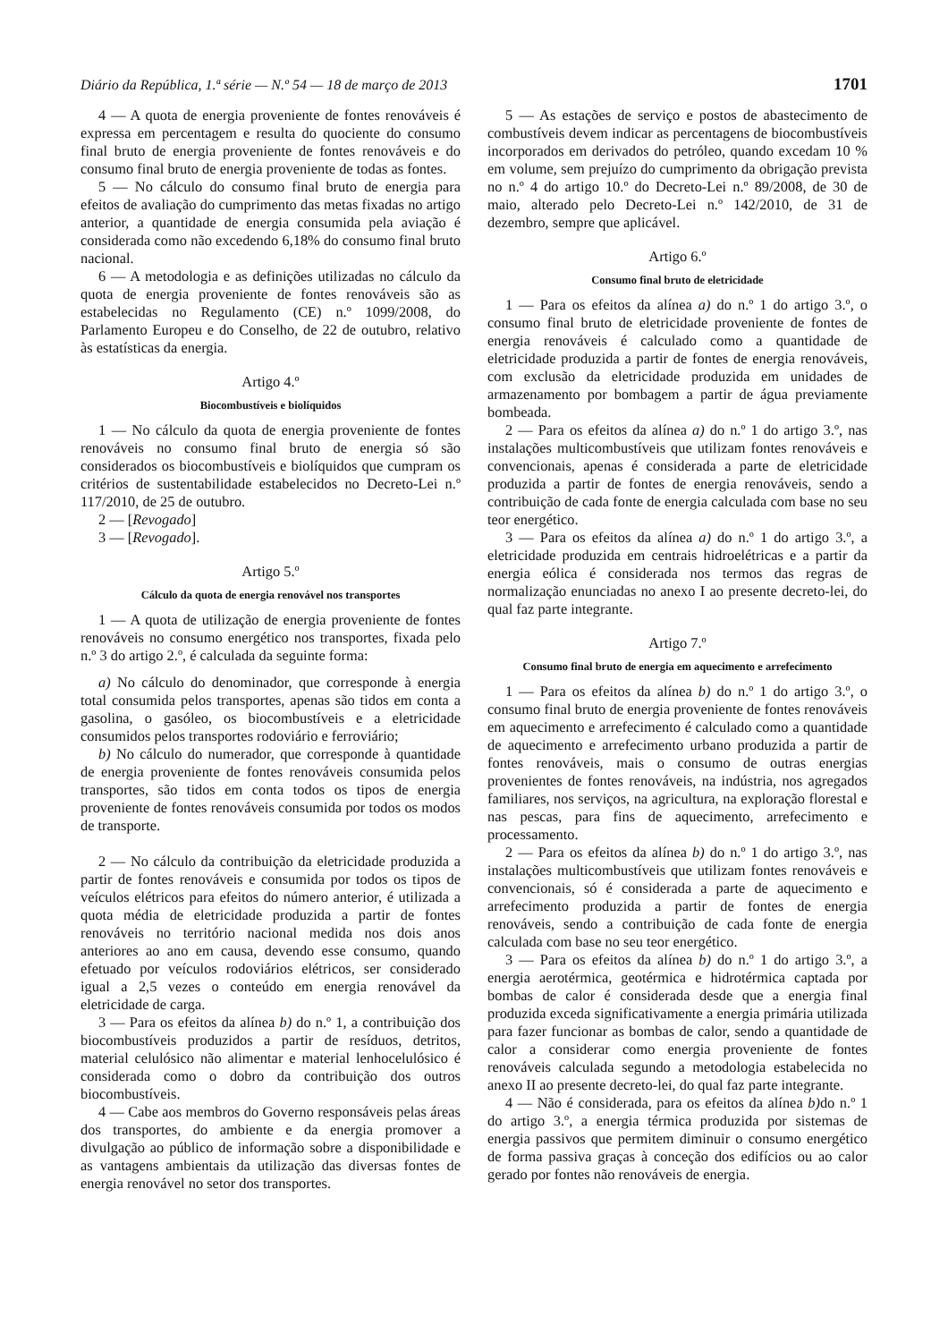Diário da República, 1.ª série — N.º 54 — 18 de março de 2013 1701
4 — A quota de energia proveniente de fontes renováveis é expressa em percentagem e resulta do quociente do consumo final bruto de energia proveniente de fontes renováveis e do consumo final bruto de energia proveniente de todas as fontes.
5 — No cálculo do consumo final bruto de energia para efeitos de avaliação do cumprimento das metas fixadas no artigo anterior, a quantidade de energia consumida pela aviação é considerada como não excedendo 6,18% do consumo final bruto nacional.
6 — A metodologia e as definições utilizadas no cálculo da quota de energia proveniente de fontes renováveis são as estabelecidas no Regulamento (CE) n.º 1099/2008, do Parlamento Europeu e do Conselho, de 22 de outubro, relativo às estatísticas da energia.
Artigo 4.º
Biocombustíveis e biolíquidos
1 — No cálculo da quota de energia proveniente de fontes renováveis no consumo final bruto de energia só são considerados os biocombustíveis e biolíquidos que cumpram os critérios de sustentabilidade estabelecidos no Decreto-Lei n.º 117/2010, de 25 de outubro.
2 — [Revogado]
3 — [Revogado].
Artigo 5.º
Cálculo da quota de energia renovável nos transportes
1 — A quota de utilização de energia proveniente de fontes renováveis no consumo energético nos transportes, fixada pelo n.º 3 do artigo 2.º, é calculada da seguinte forma:
a) No cálculo do denominador, que corresponde à energia total consumida pelos transportes, apenas são tidos em conta a gasolina, o gasóleo, os biocombustíveis e a eletricidade consumidos pelos transportes rodoviário e ferroviário;
b) No cálculo do numerador, que corresponde à quantidade de energia proveniente de fontes renováveis consumida pelos transportes, são tidos em conta todos os tipos de energia proveniente de fontes renováveis consumida por todos os modos de transporte.
2 — No cálculo da contribuição da eletricidade produzida a partir de fontes renováveis e consumida por todos os tipos de veículos elétricos para efeitos do número anterior, é utilizada a quota média de eletricidade produzida a partir de fontes renováveis no território nacional medida nos dois anos anteriores ao ano em causa, devendo esse consumo, quando efetuado por veículos rodoviários elétricos, ser considerado igual a 2,5 vezes o conteúdo em energia renovável da eletricidade de carga.
3 — Para os efeitos da alínea b) do n.º 1, a contribuição dos biocombustíveis produzidos a partir de resíduos, detritos, material celulósico não alimentar e material lenhocelulósico é considerada como o dobro da contribuição dos outros biocombustíveis.
4 — Cabe aos membros do Governo responsáveis pelas áreas dos transportes, do ambiente e da energia promover a divulgação ao público de informação sobre a disponibilidade e as vantagens ambientais da utilização das diversas fontes de energia renovável no setor dos transportes.
5 — As estações de serviço e postos de abastecimento de combustíveis devem indicar as percentagens de biocombustíveis incorporados em derivados do petróleo, quando excedam 10 % em volume, sem prejuízo do cumprimento da obrigação prevista no n.º 4 do artigo 10.º do Decreto-Lei n.º 89/2008, de 30 de maio, alterado pelo Decreto-Lei n.º 142/2010, de 31 de dezembro, sempre que aplicável.
Artigo 6.º
Consumo final bruto de eletricidade
1 — Para os efeitos da alínea a) do n.º 1 do artigo 3.º, o consumo final bruto de eletricidade proveniente de fontes de energia renováveis é calculado como a quantidade de eletricidade produzida a partir de fontes de energia renováveis, com exclusão da eletricidade produzida em unidades de armazenamento por bombagem a partir de água previamente bombeada.
2 — Para os efeitos da alínea a) do n.º 1 do artigo 3.º, nas instalações multicombustíveis que utilizam fontes renováveis e convencionais, apenas é considerada a parte de eletricidade produzida a partir de fontes de energia renováveis, sendo a contribuição de cada fonte de energia calculada com base no seu teor energético.
3 — Para os efeitos da alínea a) do n.º 1 do artigo 3.º, a eletricidade produzida em centrais hidroelétricas e a partir da energia eólica é considerada nos termos das regras de normalização enunciadas no anexo I ao presente decreto-lei, do qual faz parte integrante.
Artigo 7.º
Consumo final bruto de energia em aquecimento e arrefecimento
1 — Para os efeitos da alínea b) do n.º 1 do artigo 3.º, o consumo final bruto de energia proveniente de fontes renováveis em aquecimento e arrefecimento é calculado como a quantidade de aquecimento e arrefecimento urbano produzida a partir de fontes renováveis, mais o consumo de outras energias provenientes de fontes renováveis, na indústria, nos agregados familiares, nos serviços, na agricultura, na exploração florestal e nas pescas, para fins de aquecimento, arrefecimento e processamento.
2 — Para os efeitos da alínea b) do n.º 1 do artigo 3.º, nas instalações multicombustíveis que utilizam fontes renováveis e convencionais, só é considerada a parte de aquecimento e arrefecimento produzida a partir de fontes de energia renováveis, sendo a contribuição de cada fonte de energia calculada com base no seu teor energético.
3 — Para os efeitos da alínea b) do n.º 1 do artigo 3.º, a energia aerotérmica, geotérmica e hidrotérmica captada por bombas de calor é considerada desde que a energia final produzida exceda significativamente a energia primária utilizada para fazer funcionar as bombas de calor, sendo a quantidade de calor a considerar como energia proveniente de fontes renováveis calculada segundo a metodologia estabelecida no anexo II ao presente decreto-lei, do qual faz parte integrante.
4 — Não é considerada, para os efeitos da alínea b) do n.º 1 do artigo 3.º, a energia térmica produzida por sistemas de energia passivos que permitem diminuir o consumo energético de forma passiva graças à conceção dos edifícios ou ao calor gerado por fontes não renováveis de energia.